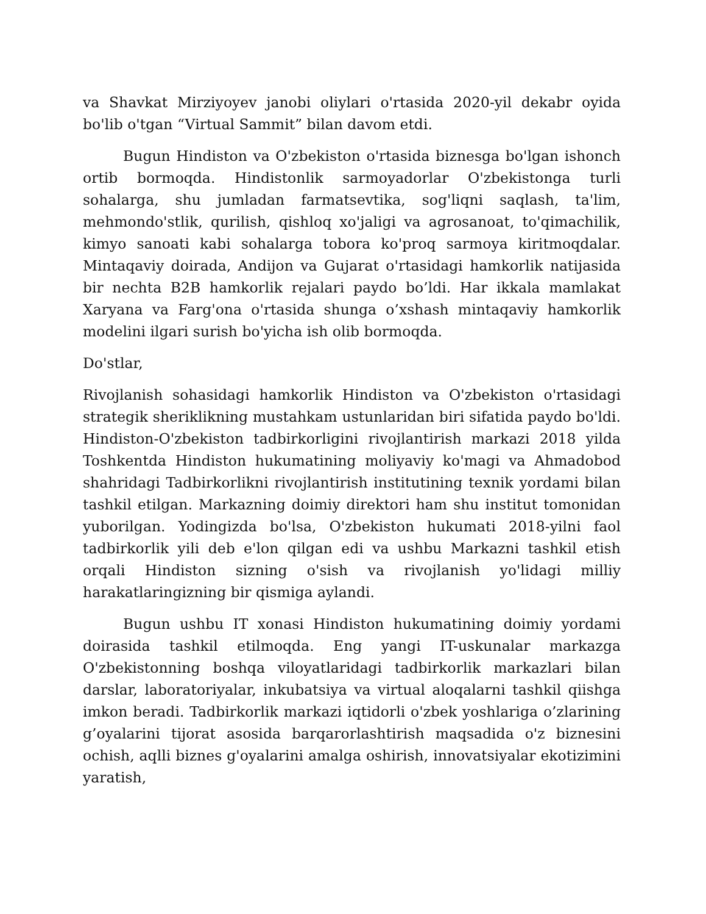va Shavkat Mirziyoyev janobi oliylari o'rtasida 2020-yil dekabr oyida bo'lib o'tgan “Virtual Sammit” bilan davom etdi.
Bugun Hindiston va O'zbekiston o'rtasida biznesga bo'lgan ishonch ortib bormoqda. Hindistonlik sarmoyadorlar O'zbekistonga turli sohalarga, shu jumladan farmatsevtika, sog'liqni saqlash, ta'lim, mehmondo'stlik, qurilish, qishloq xo'jaligi va agrosanoat, to'qimachilik, kimyo sanoati kabi sohalarga tobora ko'proq sarmoya kiritmoqdalar. Mintaqaviy doirada, Andijon va Gujarat o'rtasidagi hamkorlik natijasida bir nechta B2B hamkorlik rejalari paydo bo’ldi. Har ikkala mamlakat Xaryana va Farg'ona o'rtasida shunga o’xshash mintaqaviy hamkorlik modelini ilgari surish bo'yicha ish olib bormoqda.
Do'stlar,
Rivojlanish sohasidagi hamkorlik Hindiston va O'zbekiston o'rtasidagi strategik sheriklikning mustahkam ustunlaridan biri sifatida paydo bo'ldi. Hindiston-O'zbekiston tadbirkorligini rivojlantirish markazi 2018 yilda Toshkentda Hindiston hukumatining moliyaviy ko'magi va Ahmadobod shahridagi Tadbirkorlikni rivojlantirish institutining texnik yordami bilan tashkil etilgan. Markazning doimiy direktori ham shu institut tomonidan yuborilgan. Yodingizda bo'lsa, O'zbekiston hukumati 2018-yilni faol tadbirkorlik yili deb e'lon qilgan edi va ushbu Markazni tashkil etish orqali Hindiston sizning o'sish va rivojlanish yo'lidagi milliy harakatlaringizning bir qismiga aylandi.
Bugun ushbu IT xonasi Hindiston hukumatining doimiy yordami doirasida tashkil etilmoqda. Eng yangi IT-uskunalar markazga O'zbekistonning boshqa viloyatlaridagi tadbirkorlik markazlari bilan darslar, laboratoriyalar, inkubatsiya va virtual aloqalarni tashkil qiishga imkon beradi. Tadbirkorlik markazi iqtidorli o'zbek yoshlariga o’zlarining g’oyalarini tijorat asosida barqarorlashtirish maqsadida o'z biznesini ochish, aqlli biznes g'oyalarini amalga oshirish, innovatsiyalar ekotizimini yaratish,